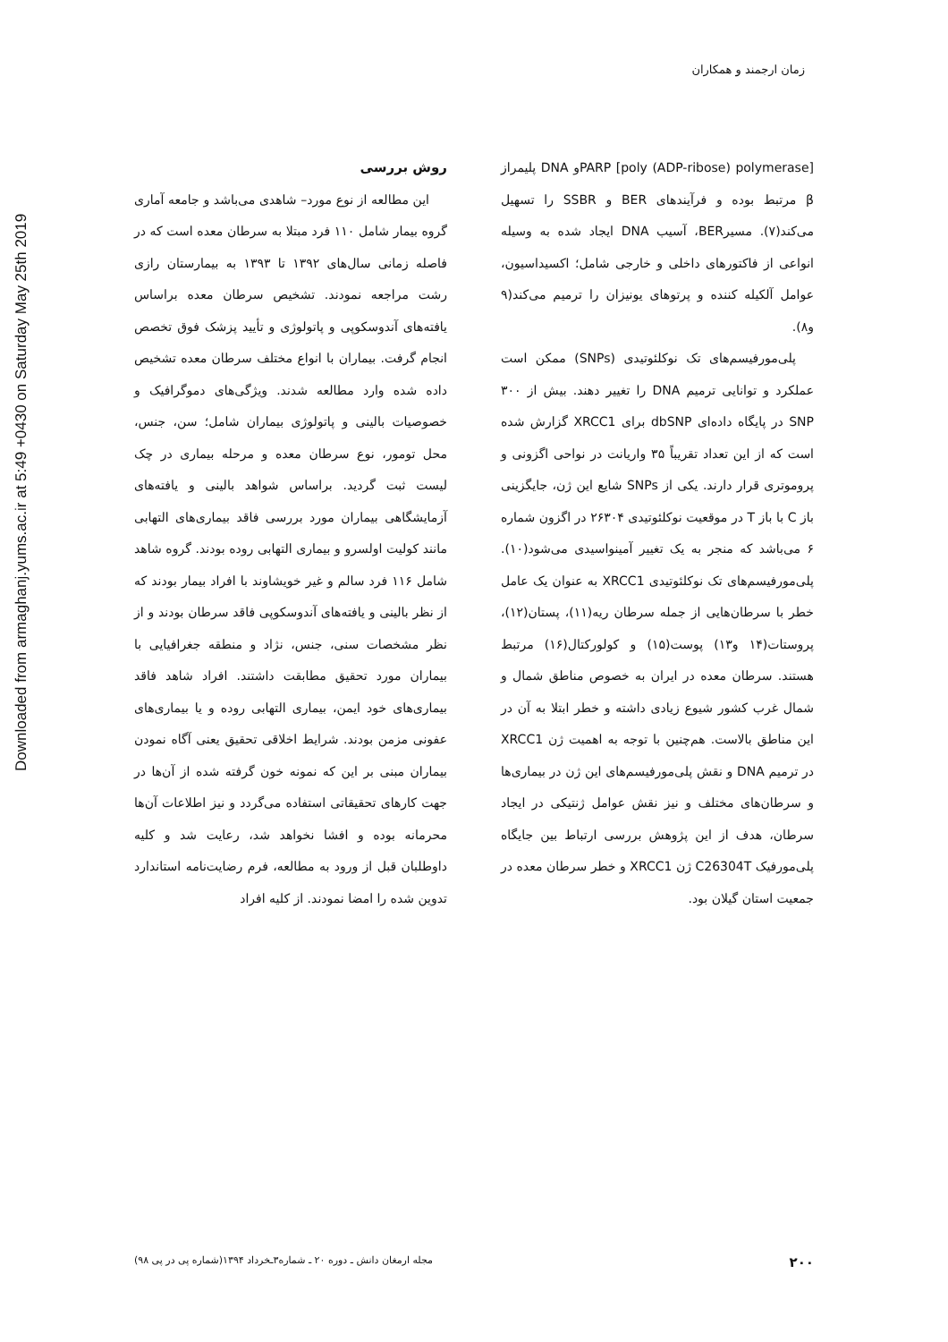زمان ارجمند و همکاران
Downloaded from armaghanj.yums.ac.ir at 5:49 +0430 on Saturday May 25th 2019
PARP [poly (ADP-ribose) polymerase]و DNA پلیمراز β مرتبط بوده و فرآیندهای BER و SSBR را تسهیل می‌کند(۷). مسیرBER، آسیب DNA ایجاد شده به وسیله انواعی از فاکتورهای داخلی و خارجی شامل؛ اکسیداسیون، عوامل آلکیله کننده و پرتوهای یونیزان را ترمیم می‌کند(۹ و۸).
پلی‌مورفیسم‌های تک نوکلئوتیدی (SNPs) ممکن است عملکرد و توانایی ترمیم DNA را تغییر دهند. بیش از ۳۰۰ SNP در پایگاه داده‌ای dbSNP برای XRCC1 گزارش شده است که از این تعداد تقریباً ۳۵ واریانت در نواحی اگزونی و پروموتری قرار دارند. یکی از SNPs شایع این ژن، جایگزینی باز C با باز T در موقعیت نوکلئوتیدی ۲۶۳۰۴ در اگزون شماره ۶ می‌باشد که منجر به یک تغییر آمینواسیدی می‌شود(۱۰). پلی‌مورفیسم‌های تک نوکلئوتیدی XRCC1 به عنوان یک عامل خطر با سرطان‌هایی از جمله سرطان ریه(۱۱)، پستان(۱۲)، پروستات(۱۴ و۱۳) پوست(۱۵) و کولورکتال(۱۶) مرتبط هستند. سرطان معده در ایران به خصوص مناطق شمال و شمال غرب کشور شیوع زیادی داشته و خطر ابتلا به آن در این مناطق بالاست. هم‌چنین با توجه به اهمیت ژن XRCC1 در ترمیم DNA و نقش پلی‌مورفیسم‌های این ژن در بیماری‌ها و سرطان‌های مختلف و نیز نقش عوامل ژنتیکی در ایجاد سرطان، هدف از این پژوهش بررسی ارتباط بین جایگاه پلی‌مورفیک C26304T ژن XRCC1 و خطر سرطان معده در جمعیت استان گیلان بود.
روش بررسی
این مطالعه از نوع مورد– شاهدی می‌باشد و جامعه آماری گروه بیمار شامل ۱۱۰ فرد مبتلا به سرطان معده است که در فاصله زمانی سال‌های ۱۳۹۲ تا ۱۳۹۳ به بیمارستان رازی رشت مراجعه نمودند. تشخیص سرطان معده براساس یافته‌های آندوسکوپی و پاتولوژی و تأیید پزشک فوق تخصص انجام گرفت. بیماران با انواع مختلف سرطان معده تشخیص داده شده وارد مطالعه شدند. ویژگی‌های دموگرافیک و خصوصیات بالینی و پاتولوژی بیماران شامل؛ سن، جنس، محل تومور، نوع سرطان معده و مرحله بیماری در چک لیست ثبت گردید. براساس شواهد بالینی و یافته‌های آزمایشگاهی بیماران مورد بررسی فاقد بیماری‌های التهابی مانند کولیت اولسرو و بیماری التهابی روده بودند. گروه شاهد شامل ۱۱۶ فرد سالم و غیر خویشاوند با افراد بیمار بودند که از نظر بالینی و یافته‌های آندوسکوپی فاقد سرطان بودند و از نظر مشخصات سنی، جنس، نژاد و منطقه جغرافیایی با بیماران مورد تحقیق مطابقت داشتند. افراد شاهد فاقد بیماری‌های خود ایمن، بیماری التهابی روده و یا بیماری‌های عفونی مزمن بودند. شرایط اخلاقی تحقیق یعنی آگاه نمودن بیماران مبنی بر این که نمونه خون گرفته شده از آن‌ها در جهت کارهای تحقیقاتی استفاده می‌گردد و نیز اطلاعات آن‌ها محرمانه بوده و افشا نخواهد شد، رعایت شد و کلیه داوطلبان قبل از ورود به مطالعه، فرم رضایت‌نامه استاندارد تدوین شده را امضا نمودند. از کلیه افراد
۲۰۰ مجله ارمغان دانش ـ دوره ۲۰ ـ شماره۳ـخرداد ۱۳۹۴(شماره پی در پی ۹۸)